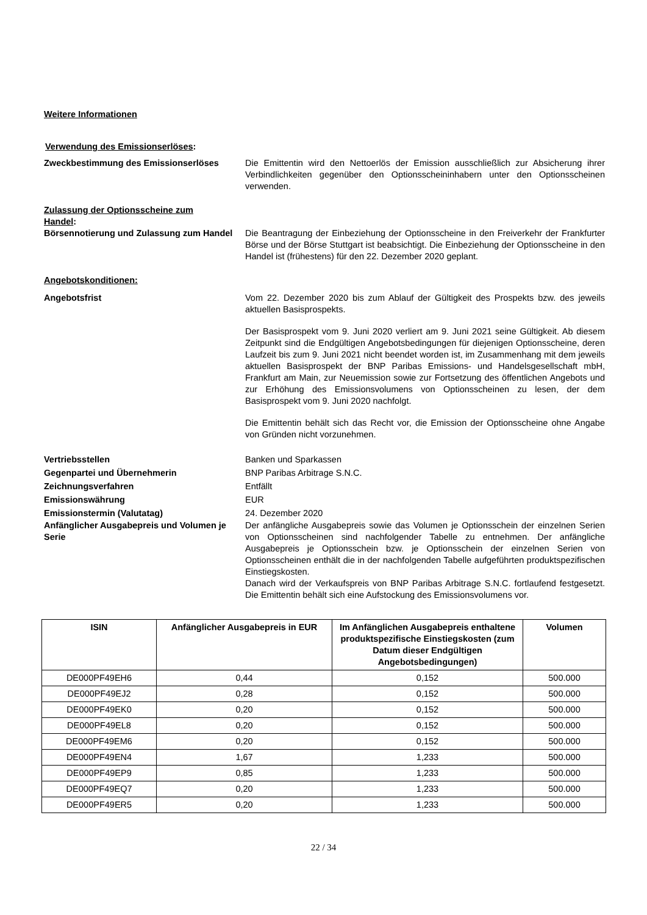Weitere Informationen
Verwendung des Emissionserlöses:
Zweckbestimmung des Emissionserlöses Die Emittentin wird den Nettoerlös der Emission ausschließlich zur Absicherung ihrer Verbindlichkeiten gegenüber den Optionsscheininhabern unter den Optionsscheinen verwenden.
Zulassung der Optionsscheine zum Handel:
Börsennotierung und Zulassung zum Handel
Die Beantragung der Einbeziehung der Optionsscheine in den Freiverkehr der Frankfurter Börse und der Börse Stuttgart ist beabsichtigt. Die Einbeziehung der Optionsscheine in den Handel ist (frühestens) für den 22. Dezember 2020 geplant.
Angebotskonditionen:
Angebotsfrist Vom 22. Dezember 2020 bis zum Ablauf der Gültigkeit des Prospekts bzw. des jeweils aktuellen Basisprospekts.
Der Basisprospekt vom 9. Juni 2020 verliert am 9. Juni 2021 seine Gültigkeit. Ab diesem Zeitpunkt sind die Endgültigen Angebotsbedingungen für diejenigen Optionsscheine, deren Laufzeit bis zum 9. Juni 2021 nicht beendet worden ist, im Zusammenhang mit dem jeweils aktuellen Basisprospekt der BNP Paribas Emissions- und Handelsgesellschaft mbH, Frankfurt am Main, zur Neuemission sowie zur Fortsetzung des öffentlichen Angebots und zur Erhöhung des Emissionsvolumens von Optionsscheinen zu lesen, der dem Basisprospekt vom 9. Juni 2020 nachfolgt.
Die Emittentin behält sich das Recht vor, die Emission der Optionsscheine ohne Angabe von Gründen nicht vorzunehmen.
Vertriebsstellen Banken und Sparkassen
Gegenpartei und Übernehmerin BNP Paribas Arbitrage S.N.C.
Zeichnungsverfahren Entfällt
Emissionswährung EUR
Emissionstermin (Valutatag) 24. Dezember 2020
Anfänglicher Ausgabepreis und Volumen je Serie
Der anfängliche Ausgabepreis sowie das Volumen je Optionsschein der einzelnen Serien von Optionsscheinen sind nachfolgender Tabelle zu entnehmen. Der anfängliche Ausgabepreis je Optionsschein bzw. je Optionsschein der einzelnen Serien von Optionsscheinen enthält die in der nachfolgenden Tabelle aufgeführten produktspezifischen Einstiegskosten.
Danach wird der Verkaufspreis von BNP Paribas Arbitrage S.N.C. fortlaufend festgesetzt. Die Emittentin behält sich eine Aufstockung des Emissionsvolumens vor.
| ISIN | Anfänglicher Ausgabepreis in EUR | Im Anfänglichen Ausgabepreis enthaltene produktspezifische Einstiegskosten (zum Datum dieser Endgültigen Angebotsbedingungen) | Volumen |
| --- | --- | --- | --- |
| DE000PF49EH6 | 0,44 | 0,152 | 500.000 |
| DE000PF49EJ2 | 0,28 | 0,152 | 500.000 |
| DE000PF49EK0 | 0,20 | 0,152 | 500.000 |
| DE000PF49EL8 | 0,20 | 0,152 | 500.000 |
| DE000PF49EM6 | 0,20 | 0,152 | 500.000 |
| DE000PF49EN4 | 1,67 | 1,233 | 500.000 |
| DE000PF49EP9 | 0,85 | 1,233 | 500.000 |
| DE000PF49EQ7 | 0,20 | 1,233 | 500.000 |
| DE000PF49ER5 | 0,20 | 1,233 | 500.000 |
22 / 34